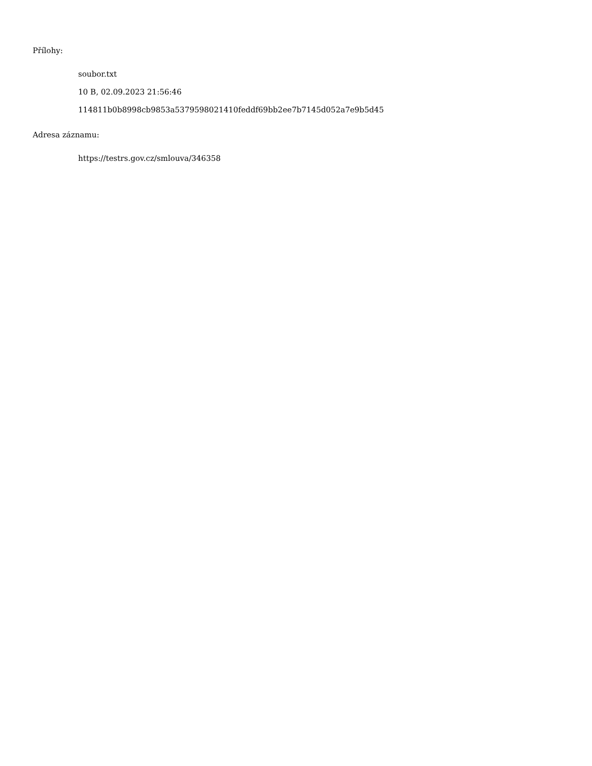Přílohy:
soubor.txt
10 B, 02.09.2023 21:56:46
114811b0b8998cb9853a5379598021410feddf69bb2ee7b7145d052a7e9b5d45
Adresa záznamu:
https://testrs.gov.cz/smlouva/346358